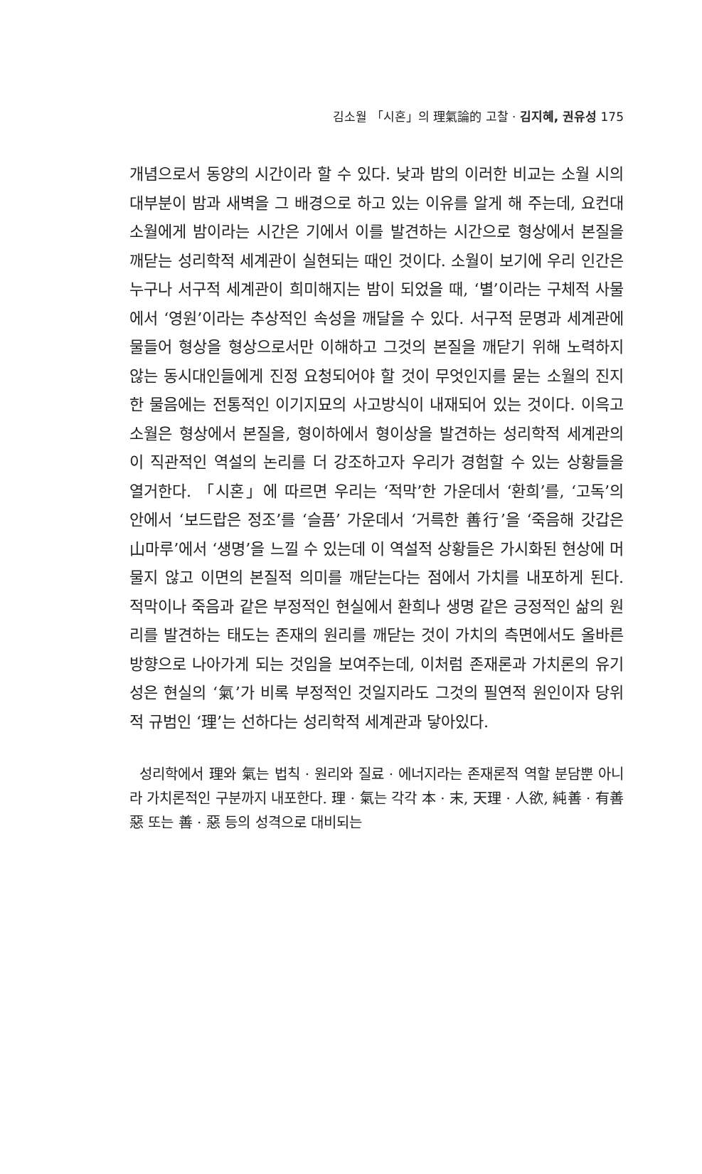김소월 「시혼」의 理氣論的 고찰 · 김지혜, 권유성 175
개념으로서 동양의 시간이라 할 수 있다. 낮과 밤의 이러한 비교는 소월 시의 대부분이 밤과 새벽을 그 배경으로 하고 있는 이유를 알게 해 주는데, 요컨대 소월에게 밤이라는 시간은 기에서 이를 발견하는 시간으로 형상에서 본질을 깨닫는 성리학적 세계관이 실현되는 때인 것이다. 소월이 보기에 우리 인간은 누구나 서구적 세계관이 희미해지는 밤이 되었을 때, ‘별’이라는 구체적 사물에서 ‘영원’이라는 추상적인 속성을 깨달을 수 있다. 서구적 문명과 세계관에 물들어 형상을 형상으로서만 이해하고 그것의 본질을 깨닫기 위해 노력하지 않는 동시대인들에게 진정 요청되어야 할 것이 무엇인지를 묻는 소월의 진지한 물음에는 전통적인 이기지묘의 사고방식이 내재되어 있는 것이다. 이윽고 소월은 형상에서 본질을, 형이하에서 형이상을 발견하는 성리학적 세계관의 이 직관적인 역설의 논리를 더 강조하고자 우리가 경험할 수 있는 상황들을 열거한다. 「시혼」에 따르면 우리는 ‘적막’한 가운데서 ‘환희’를, ‘고독’의 안에서 ‘보드랍은 정조’를 ‘슬픔’ 가운데서 ‘거륵한 善行’을 ‘죽음해 갓갑은 山마루’에서 ‘생명’을 느낄 수 있는데 이 역설적 상황들은 가시화된 현상에 머물지 않고 이면의 본질적 의미를 깨닫는다는 점에서 가치를 내포하게 된다. 적막이나 죽음과 같은 부정적인 현실에서 환희나 생명 같은 긍정적인 삶의 원리를 발견하는 태도는 존재의 원리를 깨닫는 것이 가치의 측면에서도 올바른 방향으로 나아가게 되는 것임을 보여주는데, 이처럼 존재론과 가치론의 유기성은 현실의 ‘氣’가 비록 부정적인 것일지라도 그것의 필연적 원인이자 당위적 규범인 ‘理’는 선하다는 성리학적 세계관과 닿아있다.
성리학에서 理와 氣는 법칙 · 원리와 질료 · 에너지라는 존재론적 역할 분담뿐 아니라 가치론적인 구분까지 내포한다. 理 · 氣는 각각 本 · 末, 天理 · 人欲, 純善 · 有善惡 또는 善 · 惡 등의 성격으로 대비되는